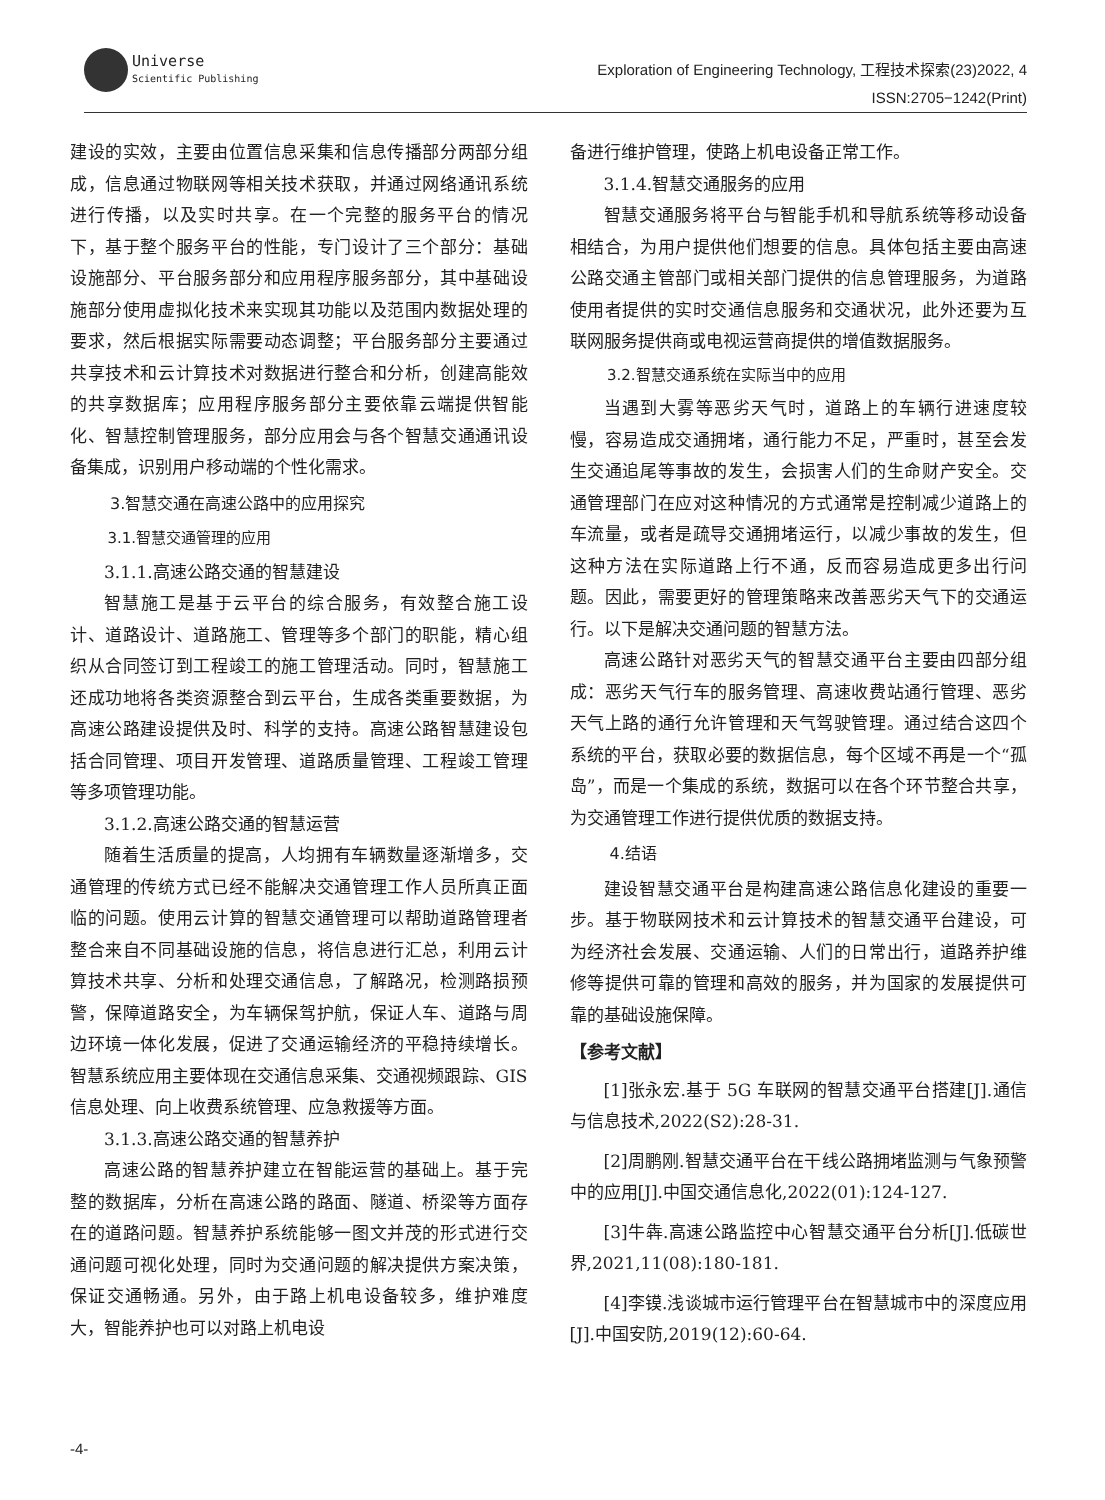Universe
Scientific Publishing
Exploration of Engineering Technology, 工程技术探索(23)2022, 4
ISSN:2705−1242(Print)
建设的实效，主要由位置信息采集和信息传播部分两部分组成，信息通过物联网等相关技术获取，并通过网络通讯系统进行传播，以及实时共享。在一个完整的服务平台的情况下，基于整个服务平台的性能，专门设计了三个部分：基础设施部分、平台服务部分和应用程序服务部分，其中基础设施部分使用虚拟化技术来实现其功能以及范围内数据处理的要求，然后根据实际需要动态调整；平台服务部分主要通过共享技术和云计算技术对数据进行整合和分析，创建高能效的共享数据库；应用程序服务部分主要依靠云端提供智能化、智慧控制管理服务，部分应用会与各个智慧交通通讯设备集成，识别用户移动端的个性化需求。
3.智慧交通在高速公路中的应用探究
3.1.智慧交通管理的应用
3.1.1.高速公路交通的智慧建设
智慧施工是基于云平台的综合服务，有效整合施工设计、道路设计、道路施工、管理等多个部门的职能，精心组织从合同签订到工程竣工的施工管理活动。同时，智慧施工还成功地将各类资源整合到云平台，生成各类重要数据，为高速公路建设提供及时、科学的支持。高速公路智慧建设包括合同管理、项目开发管理、道路质量管理、工程竣工管理等多项管理功能。
3.1.2.高速公路交通的智慧运营
随着生活质量的提高，人均拥有车辆数量逐渐增多，交通管理的传统方式已经不能解决交通管理工作人员所真正面临的问题。使用云计算的智慧交通管理可以帮助道路管理者整合来自不同基础设施的信息，将信息进行汇总，利用云计算技术共享、分析和处理交通信息，了解路况，检测路损预警，保障道路安全，为车辆保驾护航，保证人车、道路与周边环境一体化发展，促进了交通运输经济的平稳持续增长。智慧系统应用主要体现在交通信息采集、交通视频跟踪、GIS 信息处理、向上收费系统管理、应急救援等方面。
3.1.3.高速公路交通的智慧养护
高速公路的智慧养护建立在智能运营的基础上。基于完整的数据库，分析在高速公路的路面、隧道、桥梁等方面存在的道路问题。智慧养护系统能够一图文并茂的形式进行交通问题可视化处理，同时为交通问题的解决提供方案决策，保证交通畅通。另外，由于路上机电设备较多，维护难度大，智能养护也可以对路上机电设
备进行维护管理，使路上机电设备正常工作。
3.1.4.智慧交通服务的应用
智慧交通服务将平台与智能手机和导航系统等移动设备相结合，为用户提供他们想要的信息。具体包括主要由高速公路交通主管部门或相关部门提供的信息管理服务，为道路使用者提供的实时交通信息服务和交通状况，此外还要为互联网服务提供商或电视运营商提供的增值数据服务。
3.2.智慧交通系统在实际当中的应用
当遇到大雾等恶劣天气时，道路上的车辆行进速度较慢，容易造成交通拥堵，通行能力不足，严重时，甚至会发生交通追尾等事故的发生，会损害人们的生命财产安全。交通管理部门在应对这种情况的方式通常是控制减少道路上的车流量，或者是疏导交通拥堵运行，以减少事故的发生，但这种方法在实际道路上行不通，反而容易造成更多出行问题。因此，需要更好的管理策略来改善恶劣天气下的交通运行。以下是解决交通问题的智慧方法。
高速公路针对恶劣天气的智慧交通平台主要由四部分组成：恶劣天气行车的服务管理、高速收费站通行管理、恶劣天气上路的通行允许管理和天气驾驶管理。通过结合这四个系统的平台，获取必要的数据信息，每个区域不再是一个“孤岛”，而是一个集成的系统，数据可以在各个环节整合共享，为交通管理工作进行提供优质的数据支持。
4.结语
建设智慧交通平台是构建高速公路信息化建设的重要一步。基于物联网技术和云计算技术的智慧交通平台建设，可为经济社会发展、交通运输、人们的日常出行，道路养护维修等提供可靠的管理和高效的服务，并为国家的发展提供可靠的基础设施保障。
【参考文献】
[1]张永宏.基于 5G 车联网的智慧交通平台搭建[J].通信与信息技术,2022(S2):28-31.
[2]周鹏刚.智慧交通平台在干线公路拥堵监测与气象预警中的应用[J].中国交通信息化,2022(01):124-127.
[3]牛犇.高速公路监控中心智慧交通平台分析[J].低碳世界,2021,11(08):180-181.
[4]李镆.浅谈城市运行管理平台在智慧城市中的深度应用[J].中国安防,2019(12):60-64.
-4-